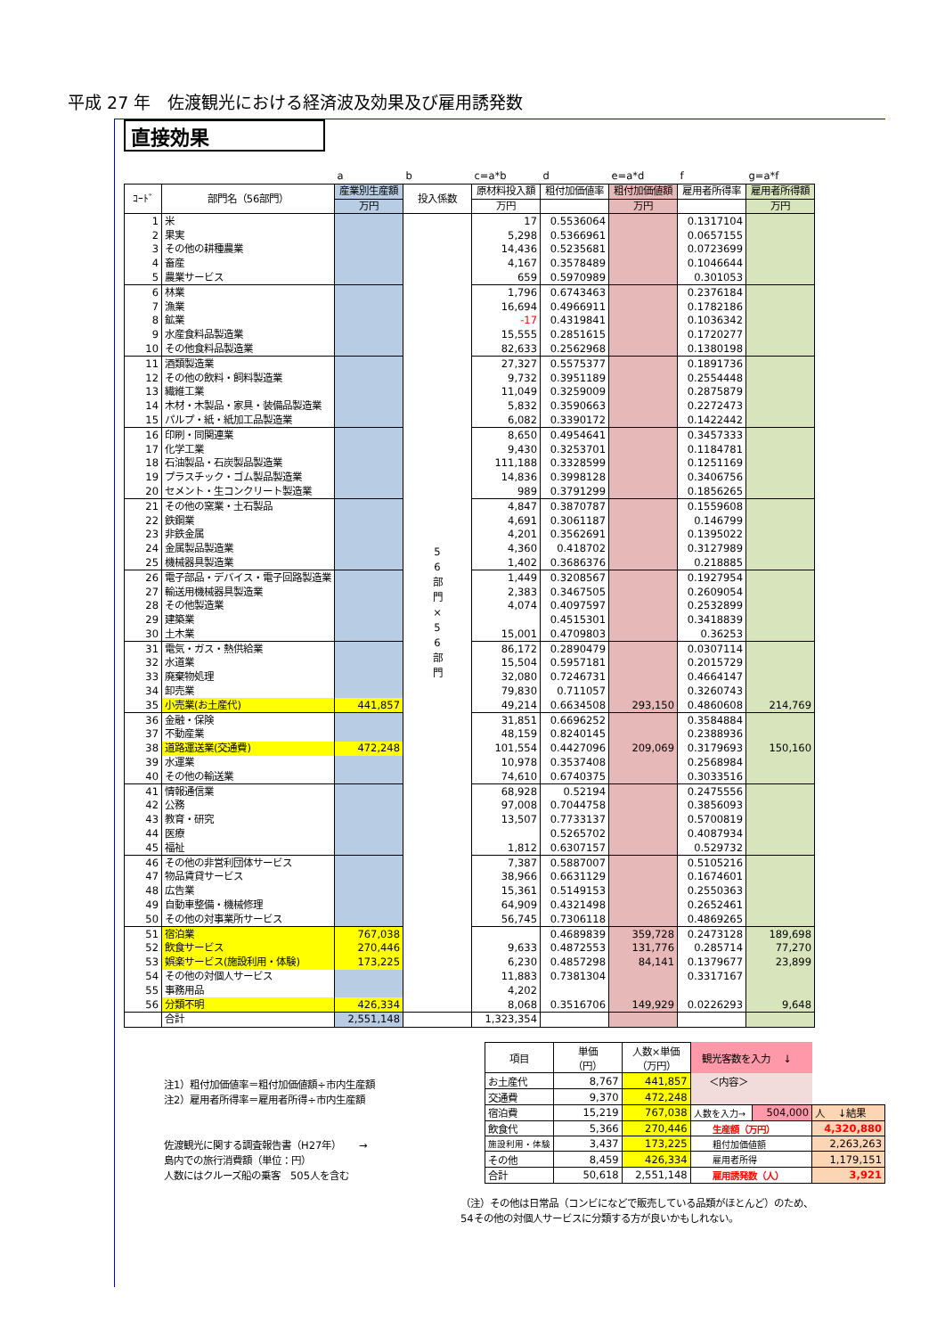平成 27 年　佐渡観光における経済波及効果及び雇用誘発数
直接効果
| | | a | b | c=a*b | d | e=a*d | f | g=a*f |
| ｺｰﾄﾞ | 部門名（56部門） | 産業別生産額 | 投入係数 | 原材料投入額 | 粗付加価値率 | 粗付加価値額 | 雇用者所得率 | 雇用者所得額 |
| | | 万円 | | 万円 | | 万円 | | 万円 |
| 1 | 米 | | 5 6 部 門 × 5 6 部 門 | 17 | 0.5536064 | | 0.1317104 | |
| 2 | 果実 | | | 5,298 | 0.5366961 | | 0.0657155 | |
| 3 | その他の耕種農業 | | | 14,436 | 0.5235681 | | 0.0723699 | |
| 4 | 畜産 | | | 4,167 | 0.3578489 | | 0.1046644 | |
| 5 | 農業サービス | | | 659 | 0.5970989 | | 0.301053 | |
| 6 | 林業 | | | 1,796 | 0.6743463 | | 0.2376184 | |
| 7 | 漁業 | | | 16,694 | 0.4966911 | | 0.1782186 | |
| 8 | 鉱業 | | | -17 | 0.4319841 | | 0.1036342 | |
| 9 | 水産食料品製造業 | | | 15,555 | 0.2851615 | | 0.1720277 | |
| 10 | その他食料品製造業 | | | 82,633 | 0.2562968 | | 0.1380198 | |
| 11 | 酒類製造業 | | | 27,327 | 0.5575377 | | 0.1891736 | |
| 12 | その他の飲料・飼料製造業 | | | 9,732 | 0.3951189 | | 0.2554448 | |
| 13 | 繊維工業 | | | 11,049 | 0.3259009 | | 0.2875879 | |
| 14 | 木材・木製品・家具・装備品製造業 | | | 5,832 | 0.3590663 | | 0.2272473 | |
| 15 | パルプ・紙・紙加工品製造業 | | | 6,082 | 0.3390172 | | 0.1422442 | |
| 16 | 印刷・同関連業 | | | 8,650 | 0.4954641 | | 0.3457333 | |
| 17 | 化学工業 | | | 9,430 | 0.3253701 | | 0.1184781 | |
| 18 | 石油製品・石炭製品製造業 | | | 111,188 | 0.3328599 | | 0.1251169 | |
| 19 | プラスチック・ゴム製品製造業 | | | 14,836 | 0.3998128 | | 0.3406756 | |
| 20 | セメント・生コンクリート製造業 | | | 989 | 0.3791299 | | 0.1856265 | |
| 21 | その他の窯業・土石製品 | | | 4,847 | 0.3870787 | | 0.1559608 | |
| 22 | 鉄鋼業 | | | 4,691 | 0.3061187 | | 0.146799 | |
| 23 | 非鉄金属 | | | 4,201 | 0.3562691 | | 0.1395022 | |
| 24 | 金属製品製造業 | | | 4,360 | 0.418702 | | 0.3127989 | |
| 25 | 機械器具製造業 | | | 1,402 | 0.3686376 | | 0.218885 | |
| 26 | 電子部品・デバイス・電子回路製造業 | | | 1,449 | 0.3208567 | | 0.1927954 | |
| 27 | 輸送用機械器具製造業 | | | 2,383 | 0.3467505 | | 0.2609054 | |
| 28 | その他製造業 | | | 4,074 | 0.4097597 | | 0.2532899 | |
| 29 | 建築業 | | | | 0.4515301 | | 0.3418839 | |
| 30 | 土木業 | | | 15,001 | 0.4709803 | | 0.36253 | |
| 31 | 電気・ガス・熱供給業 | | | 86,172 | 0.2890479 | | 0.0307114 | |
| 32 | 水道業 | | | 15,504 | 0.5957181 | | 0.2015729 | |
| 33 | 廃棄物処理 | | | 32,080 | 0.7246731 | | 0.4664147 | |
| 34 | 卸売業 | | | 79,830 | 0.711057 | | 0.3260743 | |
| 35 | 小売業(お土産代) | 441,857 | | 49,214 | 0.6634508 | 293,150 | 0.4860608 | 214,769 |
| 36 | 金融・保険 | | | 31,851 | 0.6696252 | | 0.3584884 | |
| 37 | 不動産業 | | | 48,159 | 0.8240145 | | 0.2388936 | |
| 38 | 道路運送業(交通費) | 472,248 | | 101,554 | 0.4427096 | 209,069 | 0.3179693 | 150,160 |
| 39 | 水運業 | | | 10,978 | 0.3537408 | | 0.2568984 | |
| 40 | その他の輸送業 | | | 74,610 | 0.6740375 | | 0.3033516 | |
| 41 | 情報通信業 | | | 68,928 | 0.52194 | | 0.2475556 | |
| 42 | 公務 | | | 97,008 | 0.7044758 | | 0.3856093 | |
| 43 | 教育・研究 | | | 13,507 | 0.7733137 | | 0.5700819 | |
| 44 | 医療 | | | | 0.5265702 | | 0.4087934 | |
| 45 | 福祉 | | | 1,812 | 0.6307157 | | 0.529732 | |
| 46 | その他の非営利団体サービス | | | 7,387 | 0.5887007 | | 0.5105216 | |
| 47 | 物品賃貸サービス | | | 38,966 | 0.6631129 | | 0.1674601 | |
| 48 | 広告業 | | | 15,361 | 0.5149153 | | 0.2550363 | |
| 49 | 自動車整備・機械修理 | | | 64,909 | 0.4321498 | | 0.2652461 | |
| 50 | その他の対事業所サービス | | | 56,745 | 0.7306118 | | 0.4869265 | |
| 51 | 宿泊業 | 767,038 | | | 0.4689839 | 359,728 | 0.2473128 | 189,698 |
| 52 | 飲食サービス | 270,446 | | 9,633 | 0.4872553 | 131,776 | 0.285714 | 77,270 |
| 53 | 娯楽サービス(施設利用・体験) | 173,225 | | 6,230 | 0.4857298 | 84,141 | 0.1379677 | 23,899 |
| 54 | その他の対個人サービス | | | 11,883 | 0.7381304 | | 0.3317167 | |
| 55 | 事務用品 | | | 4,202 | | | | |
| 56 | 分類不明 | 426,334 | | 8,068 | 0.3516706 | 149,929 | 0.0226293 | 9,648 |
| | 合計 | 2,551,148 | | 1,323,354 | | | | |
注1）粗付加価値率＝粗付加価値額÷市内生産額
注2）雇用者所得率＝雇用者所得÷市内生産額
佐渡観光に関する調査報告書（H27年）　　 →
島内での旅行消費額（単位：円）
人数にはクルーズ船の乗客　505人を含む
| 項目 | 単価 （円） | 人数×単価 （万円） | 観光客数を入力 ↓ | | |
| お土産代 | 8,767 | 441,857 | ＜内容＞ | | |
| 交通費 | 9,370 | 472,248 | | | |
| 宿泊費 | 15,219 | 767,038 | 人数を入力→ | 504,000 | 人 ↓結果 |
| 飲食代 | 5,366 | 270,446 | 生産額（万円） | | 4,320,880 |
| 施設利用・体験 | 3,437 | 173,225 | 粗付加価値額 | | 2,263,263 |
| その他 | 8,459 | 426,334 | 雇用者所得 | | 1,179,151 |
| 合計 | 50,618 | 2,551,148 | 雇用誘発数（人） | | 3,921 |
（注）その他は日常品（コンビになどで販売している品類がほとんど）のため、
54その他の対個人サービスに分類する方が良いかもしれない。